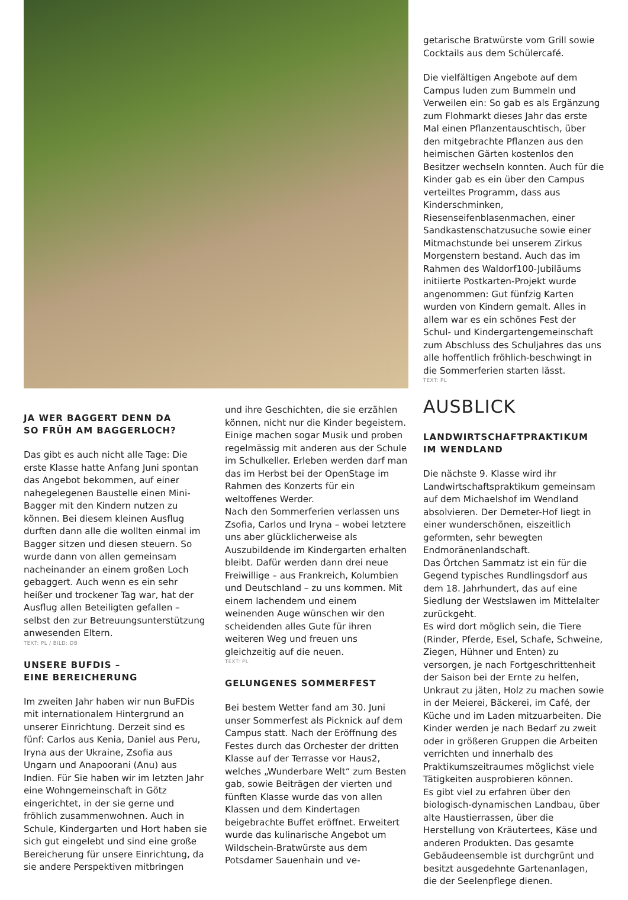JA WER BAGGERT DENN DA
SO FRÜH AM BAGGERLOCH?
Das gibt es auch nicht alle Tage: Die erste Klasse hatte Anfang Juni spontan das Angebot bekommen, auf einer nahegelegenen Baustelle einen Mini-Bagger mit den Kindern nutzen zu können. Bei diesem kleinen Ausflug durften dann alle die wollten einmal im Bagger sitzen und diesen steuern. So wurde dann von allen gemeinsam nacheinander an einem großen Loch gebaggert. Auch wenn es ein sehr heißer und trockener Tag war, hat der Ausflug allen Beteiligten gefallen – selbst den zur Betreuungsunterstützung anwesenden Eltern.
TEXT: PL / BILD: DB
UNSERE BUFDIS –
EINE BEREICHERUNG
Im zweiten Jahr haben wir nun BuFDis mit internationalem Hintergrund an unserer Einrichtung. Derzeit sind es fünf: Carlos aus Kenia, Daniel aus Peru, Iryna aus der Ukraine, Zsofia aus Ungarn und Anapoorani (Anu) aus Indien. Für Sie haben wir im letzten Jahr eine Wohngemeinschaft in Götz eingerichtet, in der sie gerne und fröhlich zusammenwohnen. Auch in Schule, Kindergarten und Hort haben sie sich gut eingelebt und sind eine große Bereicherung für unsere Einrichtung, da sie andere Perspektiven mitbringen
und ihre Geschichten, die sie erzählen können, nicht nur die Kinder begeistern. Einige machen sogar Musik und proben regelmässig mit anderen aus der Schule im Schulkeller. Erleben werden darf man das im Herbst bei der OpenStage im Rahmen des Konzerts für ein weltoffenes Werder.
Nach den Sommerferien verlassen uns Zsofia, Carlos und Iryna – wobei letztere uns aber glücklicherweise als Auszubildende im Kindergarten erhalten bleibt. Dafür werden dann drei neue Freiwillige – aus Frankreich, Kolumbien und Deutschland – zu uns kommen. Mit einem lachendem und einem weinenden Auge wünschen wir den scheidenden alles Gute für ihren weiteren Weg und freuen uns gleichzeitig auf die neuen.
TEXT: PL
GELUNGENES SOMMERFEST
Bei bestem Wetter fand am 30. Juni unser Sommerfest als Picknick auf dem Campus statt. Nach der Eröffnung des Festes durch das Orchester der dritten Klasse auf der Terrasse vor Haus2, welches „Wunderbare Welt“ zum Besten gab, sowie Beiträgen der vierten und fünften Klasse wurde das von allen Klassen und dem Kindertagen beigebrachte Buffet eröffnet. Erweitert wurde das kulinarische Angebot um Wildschein-Bratwürste aus dem Potsdamer Sauenhain und ve-
getarische Bratwürste vom Grill sowie Cocktails aus dem Schülercafé.
Die vielfältigen Angebote auf dem Campus luden zum Bummeln und Verweilen ein: So gab es als Ergänzung zum Flohmarkt dieses Jahr das erste Mal einen Pflanzentauschtisch, über den mitgebrachte Pflanzen aus den heimischen Gärten kostenlos den Besitzer wechseln konnten. Auch für die Kinder gab es ein über den Campus verteiltes Programm, dass aus Kinderschminken, Riesenseifenblasenmachen, einer Sandkastenschatzusuche sowie einer Mitmachstunde bei unserem Zirkus Morgenstern bestand. Auch das im Rahmen des Waldorf100-Jubiläums initiierte Postkarten-Projekt wurde angenommen: Gut fünfzig Karten wurden von Kindern gemalt. Alles in allem war es ein schönes Fest der Schul- und Kindergartengemeinschaft zum Abschluss des Schuljahres das uns alle hoffentlich fröhlich-beschwingt in die Sommerferien starten lässt.
TEXT: PL
AUSBLICK
LANDWIRTSCHAFTPRAKTIKUM
IM WENDLAND
Die nächste 9. Klasse wird ihr Landwirtschaftspraktikum gemeinsam auf dem Michaelshof im Wendland absolvieren. Der Demeter-Hof liegt in einer wunderschönen, eiszeitlich geformten, sehr bewegten Endmoränenlandschaft.
Das Örtchen Sammatz ist ein für die Gegend typisches Rundlingsdorf aus dem 18. Jahrhundert, das auf eine Siedlung der Westslawen im Mittelalter zurückgeht.
Es wird dort möglich sein, die Tiere (Rinder, Pferde, Esel, Schafe, Schweine, Ziegen, Hühner und Enten) zu versorgen, je nach Fortgeschrittenheit der Saison bei der Ernte zu helfen, Unkraut zu jäten, Holz zu machen sowie in der Meierei, Bäckerei, im Café, der Küche und im Laden mitzuarbeiten. Die Kinder werden je nach Bedarf zu zweit oder in größeren Gruppen die Arbeiten verrichten und innerhalb des Praktikumszeitraumes möglichst viele Tätigkeiten ausprobieren können.
Es gibt viel zu erfahren über den biologisch-dynamischen Landbau, über alte Haustierrassen, über die Herstellung von Kräutertees, Käse und anderen Produkten. Das gesamte Gebäudeensemble ist durchgrünt und besitzt ausgedehnte Gartenanlagen, die der Seelenpflege dienen.